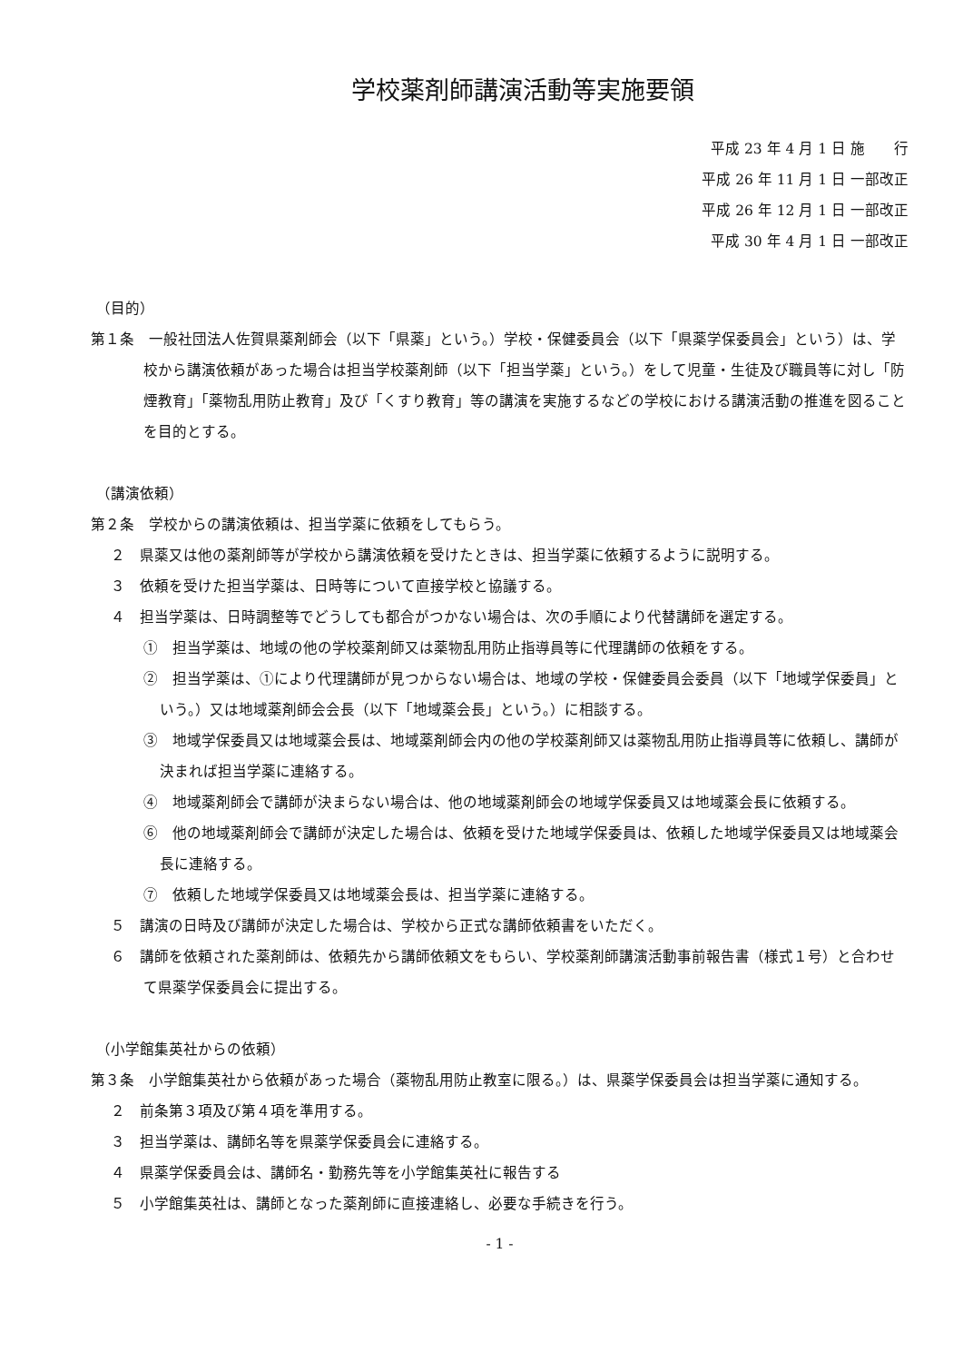学校薬剤師講演活動等実施要領
平成 23 年 4 月 1 日 施　　行
平成 26 年 11 月 1 日 一部改正
平成 26 年 12 月 1 日 一部改正
平成 30 年 4 月 1 日 一部改正
（目的）
第１条　一般社団法人佐賀県薬剤師会（以下「県薬」という。）学校・保健委員会（以下「県薬学保委員会」という）は、学校から講演依頼があった場合は担当学校薬剤師（以下「担当学薬」という。）をして児童・生徒及び職員等に対し「防煙教育」「薬物乱用防止教育」及び「くすり教育」等の講演を実施するなどの学校における講演活動の推進を図ることを目的とする。
（講演依頼）
第２条　学校からの講演依頼は、担当学薬に依頼をしてもらう。
２　県薬又は他の薬剤師等が学校から講演依頼を受けたときは、担当学薬に依頼するように説明する。
３　依頼を受けた担当学薬は、日時等について直接学校と協議する。
４　担当学薬は、日時調整等でどうしても都合がつかない場合は、次の手順により代替講師を選定する。
①　担当学薬は、地域の他の学校薬剤師又は薬物乱用防止指導員等に代理講師の依頼をする。
②　担当学薬は、①により代理講師が見つからない場合は、地域の学校・保健委員会委員（以下「地域学保委員」という。）又は地域薬剤師会会長（以下「地域薬会長」という。）に相談する。
③　地域学保委員又は地域薬会長は、地域薬剤師会内の他の学校薬剤師又は薬物乱用防止指導員等に依頼し、講師が決まれば担当学薬に連絡する。
④　地域薬剤師会で講師が決まらない場合は、他の地域薬剤師会の地域学保委員又は地域薬会長に依頼する。
⑥　他の地域薬剤師会で講師が決定した場合は、依頼を受けた地域学保委員は、依頼した地域学保委員又は地域薬会長に連絡する。
⑦　依頼した地域学保委員又は地域薬会長は、担当学薬に連絡する。
５　講演の日時及び講師が決定した場合は、学校から正式な講師依頼書をいただく。
６　講師を依頼された薬剤師は、依頼先から講師依頼文をもらい、学校薬剤師講演活動事前報告書（様式１号）と合わせて県薬学保委員会に提出する。
（小学館集英社からの依頼）
第３条　小学館集英社から依頼があった場合（薬物乱用防止教室に限る。）は、県薬学保委員会は担当学薬に通知する。
２　前条第３項及び第４項を準用する。
３　担当学薬は、講師名等を県薬学保委員会に連絡する。
４　県薬学保委員会は、講師名・勤務先等を小学館集英社に報告する
５　小学館集英社は、講師となった薬剤師に直接連絡し、必要な手続きを行う。
- 1 -